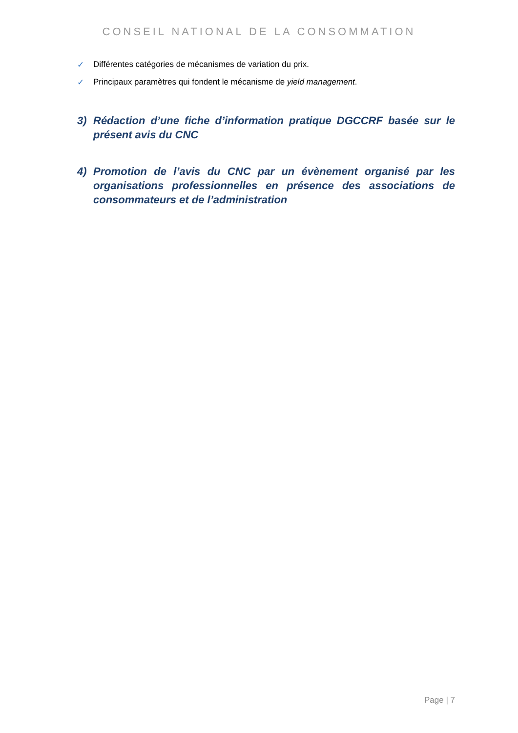CONSEIL NATIONAL DE LA CONSOMMATION
✓ Différentes catégories de mécanismes de variation du prix.
✓ Principaux paramètres qui fondent le mécanisme de yield management.
3) Rédaction d’une fiche d’information pratique DGCCRF basée sur le présent avis du CNC
4) Promotion de l’avis du CNC par un évènement organisé par les organisations professionnelles en présence des associations de consommateurs et de l’administration
Page | 7